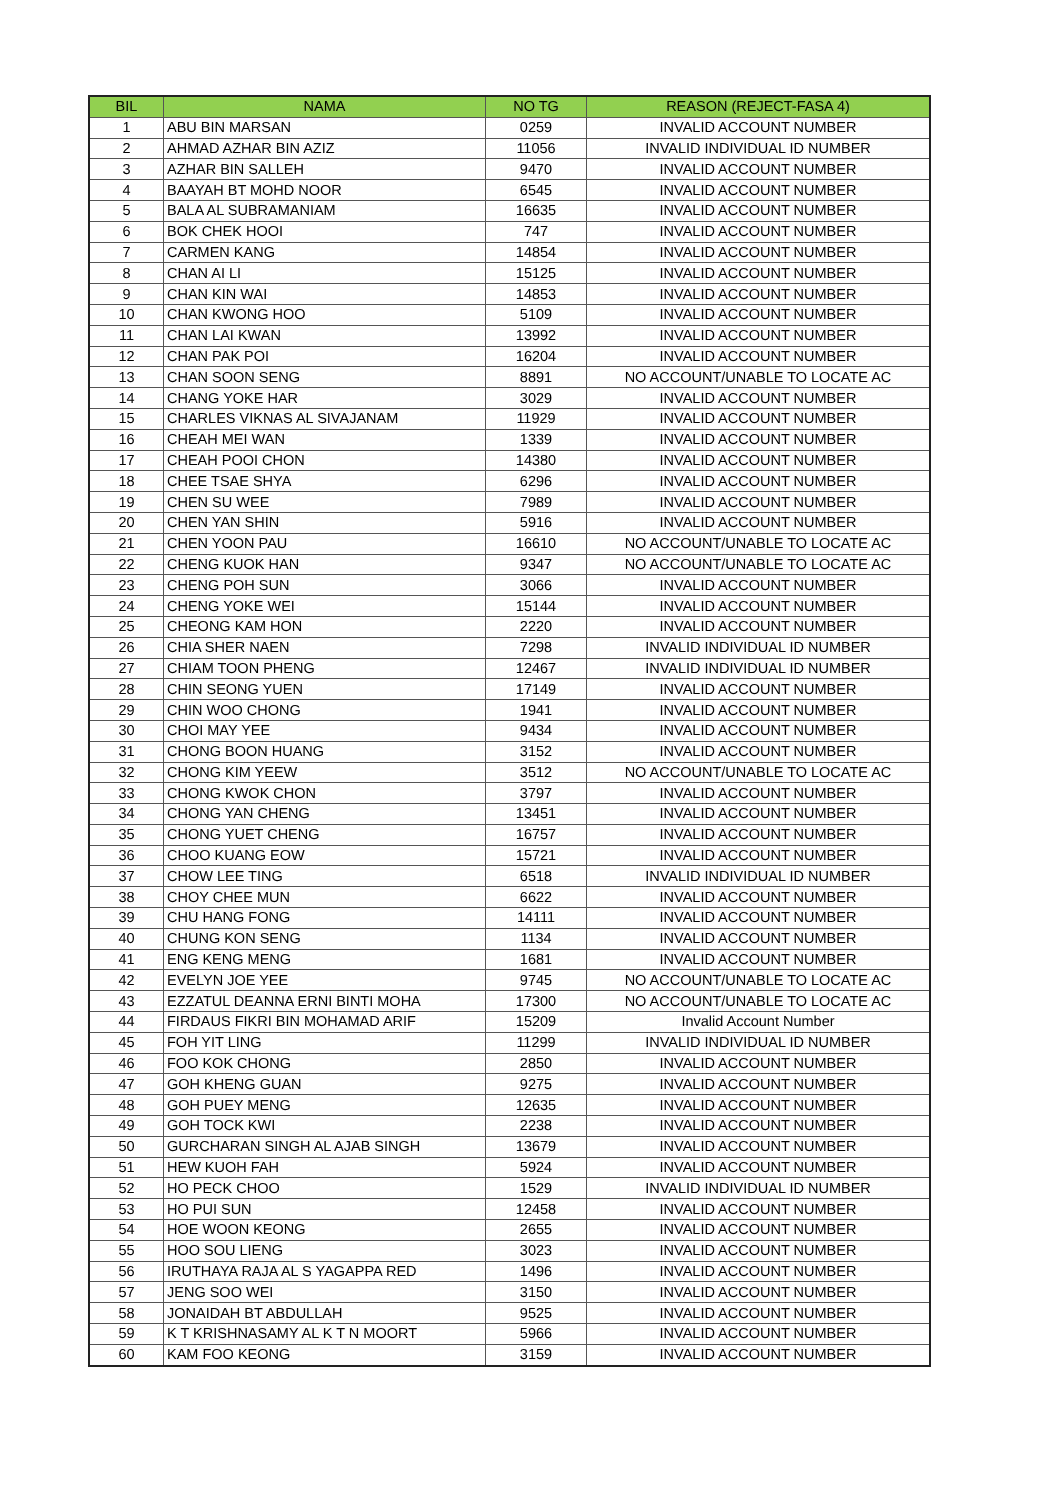| BIL | NAMA | NO TG | REASON (REJECT-FASA 4) |
| --- | --- | --- | --- |
| 1 | ABU BIN MARSAN | 0259 | INVALID ACCOUNT NUMBER |
| 2 | AHMAD AZHAR BIN AZIZ | 11056 | INVALID INDIVIDUAL ID NUMBER |
| 3 | AZHAR BIN SALLEH | 9470 | INVALID ACCOUNT NUMBER |
| 4 | BAAYAH BT MOHD NOOR | 6545 | INVALID ACCOUNT NUMBER |
| 5 | BALA AL SUBRAMANIAM | 16635 | INVALID ACCOUNT NUMBER |
| 6 | BOK CHEK HOOI | 747 | INVALID ACCOUNT NUMBER |
| 7 | CARMEN KANG | 14854 | INVALID ACCOUNT NUMBER |
| 8 | CHAN AI LI | 15125 | INVALID ACCOUNT NUMBER |
| 9 | CHAN KIN WAI | 14853 | INVALID ACCOUNT NUMBER |
| 10 | CHAN KWONG HOO | 5109 | INVALID ACCOUNT NUMBER |
| 11 | CHAN LAI KWAN | 13992 | INVALID ACCOUNT NUMBER |
| 12 | CHAN PAK POI | 16204 | INVALID ACCOUNT NUMBER |
| 13 | CHAN SOON SENG | 8891 | NO ACCOUNT/UNABLE TO LOCATE AC |
| 14 | CHANG YOKE HAR | 3029 | INVALID ACCOUNT NUMBER |
| 15 | CHARLES VIKNAS AL SIVAJANAM | 11929 | INVALID ACCOUNT NUMBER |
| 16 | CHEAH MEI WAN | 1339 | INVALID ACCOUNT NUMBER |
| 17 | CHEAH POOI CHON | 14380 | INVALID ACCOUNT NUMBER |
| 18 | CHEE TSAE SHYA | 6296 | INVALID ACCOUNT NUMBER |
| 19 | CHEN SU WEE | 7989 | INVALID ACCOUNT NUMBER |
| 20 | CHEN YAN SHIN | 5916 | INVALID ACCOUNT NUMBER |
| 21 | CHEN YOON PAU | 16610 | NO ACCOUNT/UNABLE TO LOCATE AC |
| 22 | CHENG KUOK HAN | 9347 | NO ACCOUNT/UNABLE TO LOCATE AC |
| 23 | CHENG POH SUN | 3066 | INVALID ACCOUNT NUMBER |
| 24 | CHENG YOKE WEI | 15144 | INVALID ACCOUNT NUMBER |
| 25 | CHEONG KAM HON | 2220 | INVALID ACCOUNT NUMBER |
| 26 | CHIA SHER NAEN | 7298 | INVALID INDIVIDUAL ID NUMBER |
| 27 | CHIAM TOON PHENG | 12467 | INVALID INDIVIDUAL ID NUMBER |
| 28 | CHIN SEONG YUEN | 17149 | INVALID ACCOUNT NUMBER |
| 29 | CHIN WOO CHONG | 1941 | INVALID ACCOUNT NUMBER |
| 30 | CHOI MAY YEE | 9434 | INVALID ACCOUNT NUMBER |
| 31 | CHONG BOON HUANG | 3152 | INVALID ACCOUNT NUMBER |
| 32 | CHONG KIM YEEW | 3512 | NO ACCOUNT/UNABLE TO LOCATE AC |
| 33 | CHONG KWOK CHON | 3797 | INVALID ACCOUNT NUMBER |
| 34 | CHONG YAN CHENG | 13451 | INVALID ACCOUNT NUMBER |
| 35 | CHONG YUET CHENG | 16757 | INVALID ACCOUNT NUMBER |
| 36 | CHOO KUANG EOW | 15721 | INVALID ACCOUNT NUMBER |
| 37 | CHOW LEE TING | 6518 | INVALID INDIVIDUAL ID NUMBER |
| 38 | CHOY CHEE MUN | 6622 | INVALID ACCOUNT NUMBER |
| 39 | CHU HANG FONG | 14111 | INVALID ACCOUNT NUMBER |
| 40 | CHUNG KON SENG | 1134 | INVALID ACCOUNT NUMBER |
| 41 | ENG KENG MENG | 1681 | INVALID ACCOUNT NUMBER |
| 42 | EVELYN JOE YEE | 9745 | NO ACCOUNT/UNABLE TO LOCATE AC |
| 43 | EZZATUL DEANNA ERNI BINTI MOHA | 17300 | NO ACCOUNT/UNABLE TO LOCATE AC |
| 44 | FIRDAUS FIKRI BIN MOHAMAD ARIF | 15209 | Invalid Account Number |
| 45 | FOH YIT LING | 11299 | INVALID INDIVIDUAL ID NUMBER |
| 46 | FOO KOK CHONG | 2850 | INVALID ACCOUNT NUMBER |
| 47 | GOH KHENG GUAN | 9275 | INVALID ACCOUNT NUMBER |
| 48 | GOH PUEY MENG | 12635 | INVALID ACCOUNT NUMBER |
| 49 | GOH TOCK KWI | 2238 | INVALID ACCOUNT NUMBER |
| 50 | GURCHARAN SINGH AL AJAB SINGH | 13679 | INVALID ACCOUNT NUMBER |
| 51 | HEW KUOH FAH | 5924 | INVALID ACCOUNT NUMBER |
| 52 | HO PECK CHOO | 1529 | INVALID INDIVIDUAL ID NUMBER |
| 53 | HO PUI SUN | 12458 | INVALID ACCOUNT NUMBER |
| 54 | HOE WOON KEONG | 2655 | INVALID ACCOUNT NUMBER |
| 55 | HOO SOU LIENG | 3023 | INVALID ACCOUNT NUMBER |
| 56 | IRUTHAYA RAJA AL S YAGAPPA RED | 1496 | INVALID ACCOUNT NUMBER |
| 57 | JENG SOO WEI | 3150 | INVALID ACCOUNT NUMBER |
| 58 | JONAIDAH BT ABDULLAH | 9525 | INVALID ACCOUNT NUMBER |
| 59 | K T KRISHNASAMY AL K T N MOORT | 5966 | INVALID ACCOUNT NUMBER |
| 60 | KAM FOO KEONG | 3159 | INVALID ACCOUNT NUMBER |